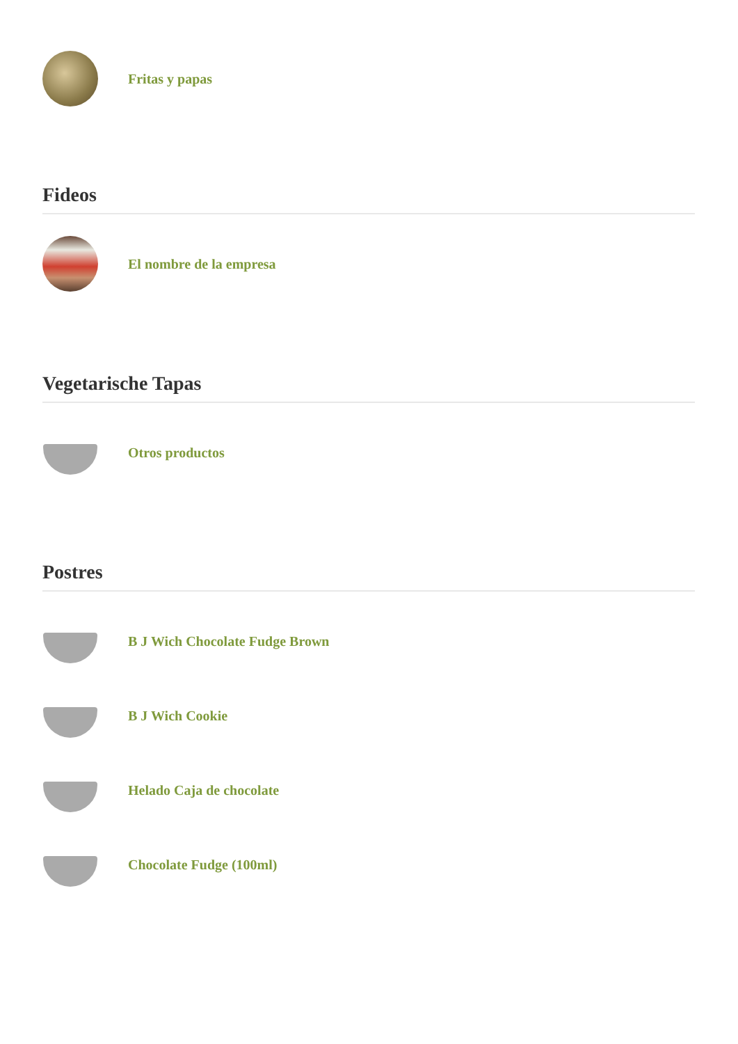Fritas y papas
Fideos
El nombre de la empresa
Vegetarische Tapas
Otros productos
Postres
B J Wich Chocolate Fudge Brown
B J Wich Cookie
Helado Caja de chocolate
Chocolate Fudge (100ml)